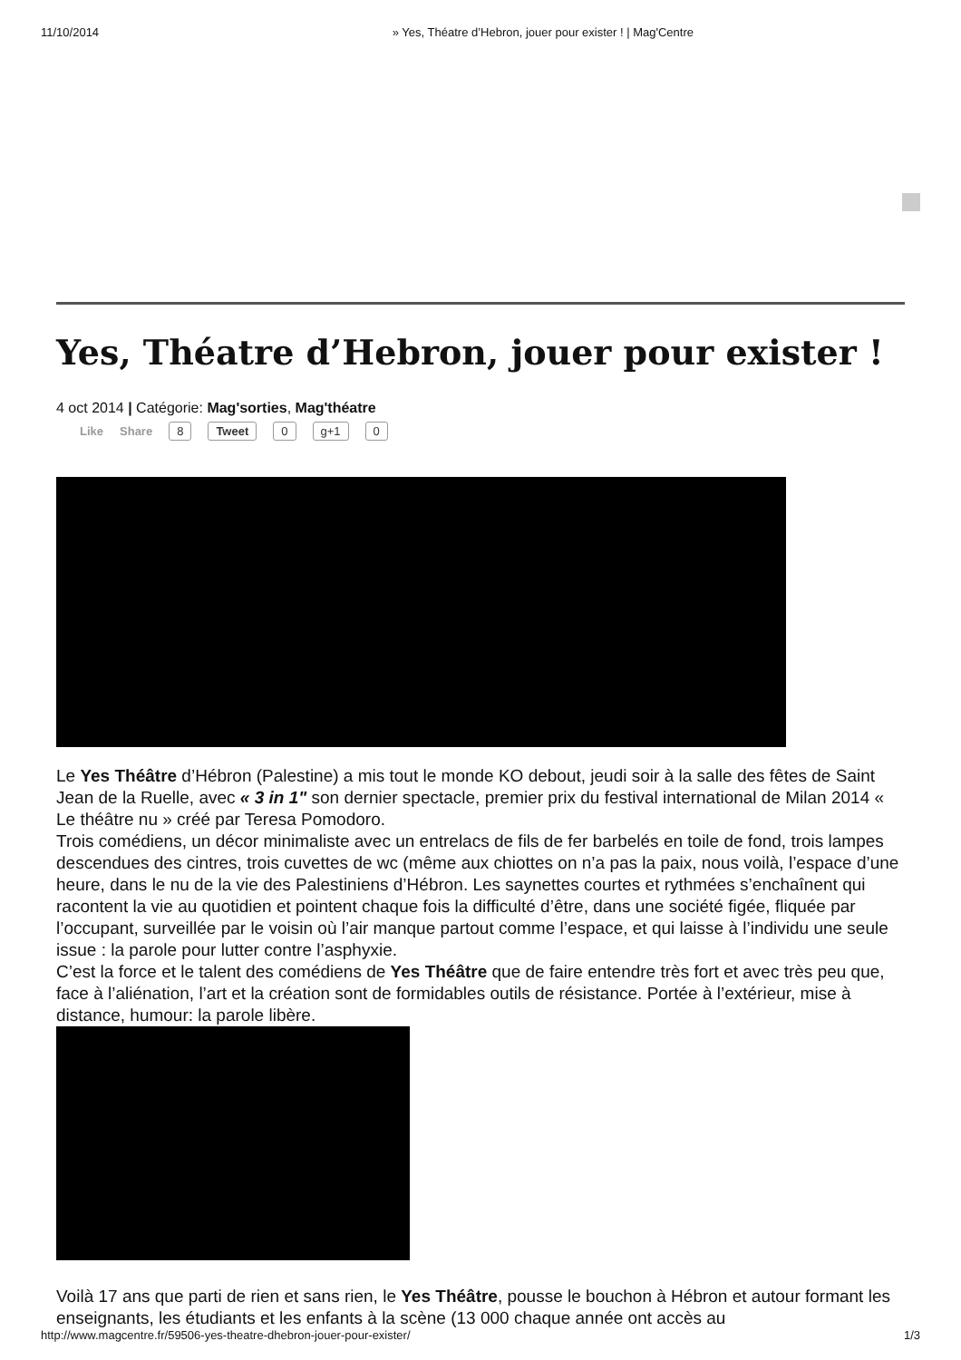11/10/2014 » Yes, Théatre d’Hebron, jouer pour exister ! | Mag'Centre
Yes, Théatre d’Hebron, jouer pour exister !
4 oct 2014 | Catégorie: Mag'sorties, Mag'théatre
Like Share 8 Tweet 0 g+1 0
Le Yes Théâtre d’Hébron (Palestine) a mis tout le monde KO debout, jeudi soir à la salle des fêtes de Saint Jean de la Ruelle, avec « 3 in 1" son dernier spectacle, premier prix du festival international de Milan 2014 « Le théâtre nu » créé par Teresa Pomodoro.
Trois comédiens, un décor minimaliste avec un entrelacs de fils de fer barbelés en toile de fond, trois lampes descendues des cintres, trois cuvettes de wc (même aux chiottes on n’a pas la paix, nous voilà, l’espace d’une heure, dans le nu de la vie des Palestiniens d’Hébron. Les saynettes courtes et rythmées s’enchaînent qui racontent la vie au quotidien et pointent chaque fois la difficulté d’être, dans une société figée, fliquée par l’occupant, surveillée par le voisin où l’air manque partout comme l’espace, et qui laisse à l’individu une seule issue : la parole pour lutter contre l’asphyxie.
C’est la force et le talent des comédiens de Yes Théâtre que de faire entendre très fort et avec très peu que, face à l’aliénation, l’art et la création sont de formidables outils de résistance. Portée à l’extérieur, mise à distance, humour: la parole libère.
Voilà 17 ans que parti de rien et sans rien, le Yes Théâtre, pousse le bouchon à Hébron et autour formant les enseignants, les étudiants et les enfants à la scène (13 000 chaque année ont accès au
http://www.magcentre.fr/59506-yes-theatre-dhebron-jouer-pour-exister/ 1/3